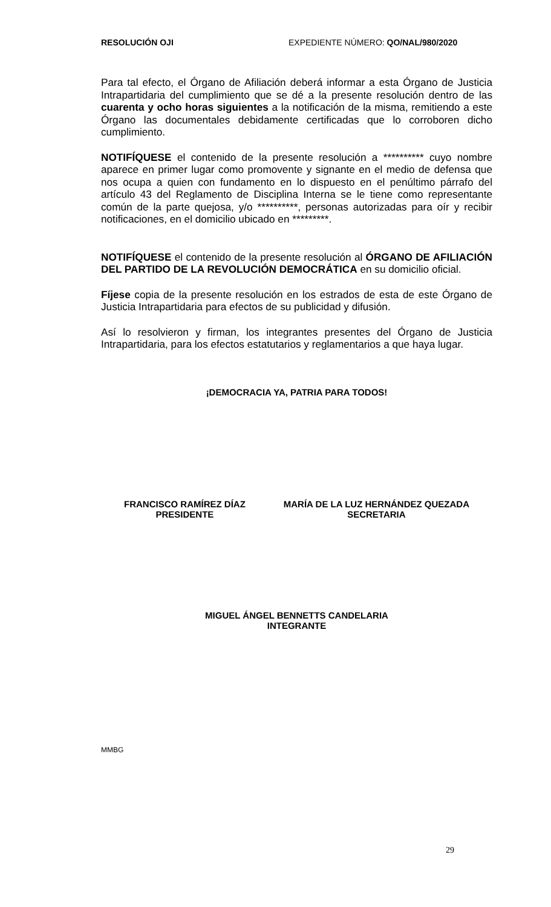RESOLUCIÓN OJI EXPEDIENTE NÚMERO: QO/NAL/980/2020
Para tal efecto, el Órgano de Afiliación deberá informar a esta Órgano de Justicia Intrapartidaria del cumplimiento que se dé a la presente resolución dentro de las cuarenta y ocho horas siguientes a la notificación de la misma, remitiendo a este Órgano las documentales debidamente certificadas que lo corroboren dicho cumplimiento.
NOTIFÍQUESE el contenido de la presente resolución a ********** cuyo nombre aparece en primer lugar como promovente y signante en el medio de defensa que nos ocupa a quien con fundamento en lo dispuesto en el penúltimo párrafo del artículo 43 del Reglamento de Disciplina Interna se le tiene como representante común de la parte quejosa, y/o **********, personas autorizadas para oír y recibir notificaciones, en el domicilio ubicado en *********.
NOTIFÍQUESE el contenido de la presente resolución al ÓRGANO DE AFILIACIÓN DEL PARTIDO DE LA REVOLUCIÓN DEMOCRÁTICA en su domicilio oficial.
Fíjese copia de la presente resolución en los estrados de esta de este Órgano de Justicia Intrapartidaria para efectos de su publicidad y difusión.
Así lo resolvieron y firman, los integrantes presentes del Órgano de Justicia Intrapartidaria, para los efectos estatutarios y reglamentarios a que haya lugar.
¡DEMOCRACIA YA, PATRIA PARA TODOS!
FRANCISCO RAMÍREZ DÍAZ
PRESIDENTE
MARÍA DE LA LUZ HERNÁNDEZ QUEZADA
SECRETARIA
MIGUEL ÁNGEL BENNETTS CANDELARIA
INTEGRANTE
MMBG
29